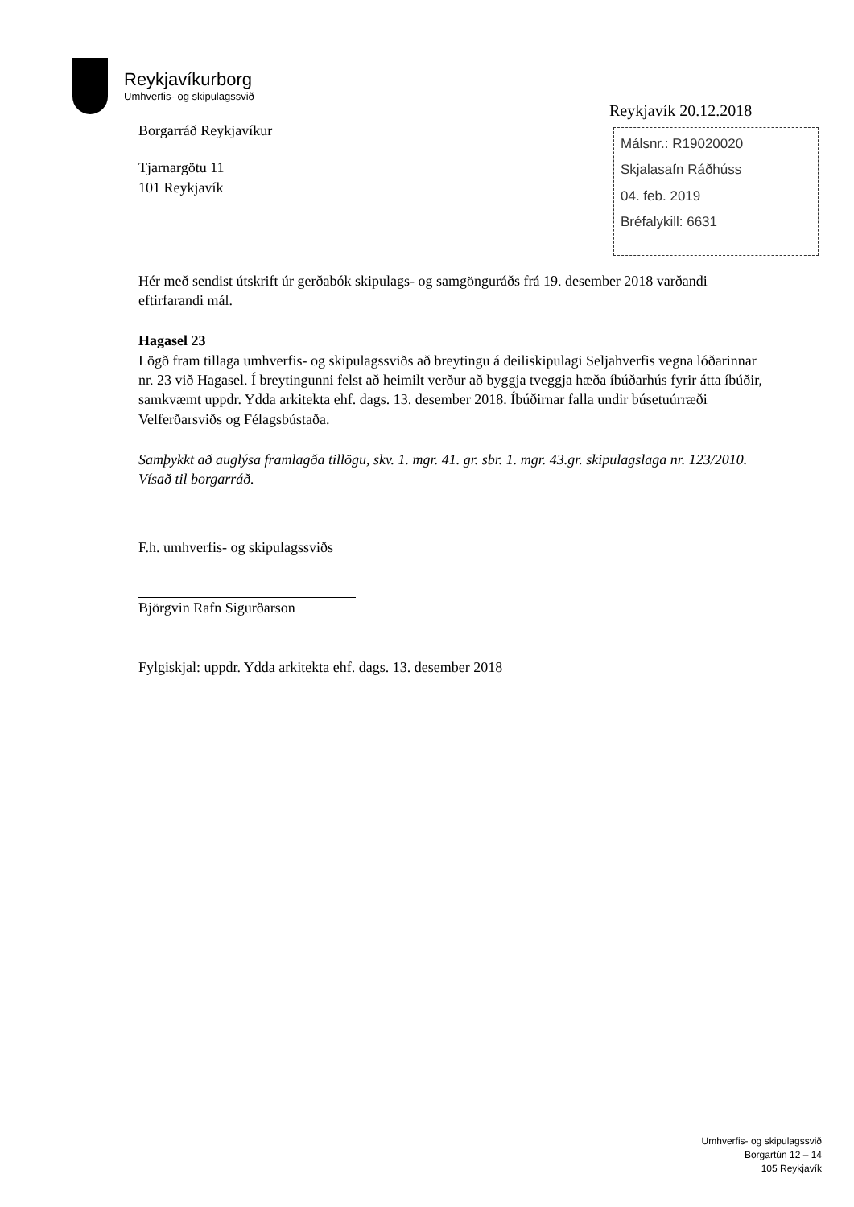Reykjavíkurborg
Umhverfis- og skipulagssvið
Reykjavík 20.12.2018
Málsnr.: R19020020
Skjalasafn Ráðhúss
04. feb. 2019
Bréfalykill: 6631
Borgarráð Reykjavíkur
Tjarnargötu 11
101 Reykjavík
Hér með sendist útskrift úr gerðabók skipulags- og samgönguráðs frá 19. desember 2018 varðandi eftirfarandi mál.
Hagasel 23
Lögð fram tillaga umhverfis- og skipulagssviðs að breytingu á deiliskipulagi Seljahverfis vegna lóðarinnar nr. 23 við Hagasel. Í breytingunni felst að heimilt verður að byggja tveggja hæða íbúðarhús fyrir átta íbúðir, samkvæmt uppdr. Ydda arkitekta ehf. dags. 13. desember 2018. Íbúðirnar falla undir búsetuúrræði Velferðarsviðs og Félagsbústaða.
Samþykkt að auglýsa framlagða tillögu, skv. 1. mgr. 41. gr. sbr. 1. mgr. 43.gr. skipulagslaga nr. 123/2010.
Vísað til borgarráð.
F.h. umhverfis- og skipulagssviðs
Björgvin Rafn Sigurðarson
Fylgiskjal: uppdr. Ydda arkitekta ehf. dags. 13. desember 2018
Umhverfis- og skipulagssvið
Borgartún 12 – 14
105 Reykjavík